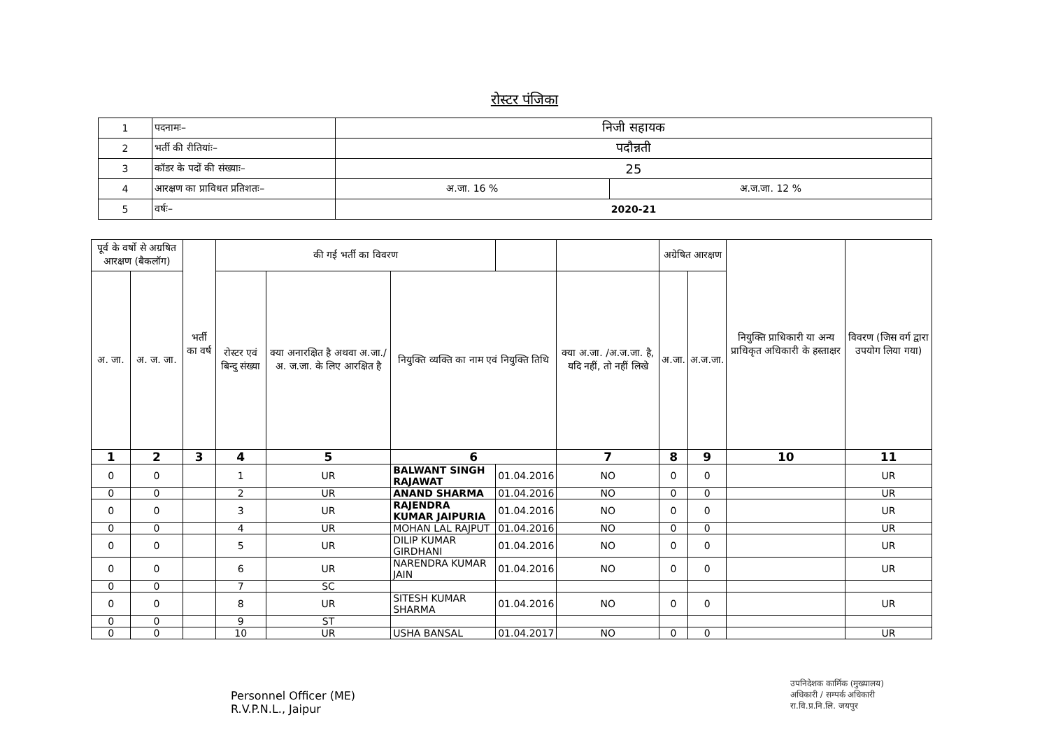रोस्टर पंजिका
| 1 | पदनामः– | निजी सहायक | |
| 2 | भर्ती की रीतियांः– | पदौन्नती | |
| 3 | कॉडर के पदों की संख्याः– | 25 | |
| 4 | आरक्षण का प्राविधत प्रतिशतः– | अ.जा. 16 % | अ.ज.जा. 12 % |
| 5 | वर्षः– | 2020-21 | |
| पूर्व के वर्षो से अग्रषित आरक्षण (बैकलॉग) | | भर्ती का वर्ष | की गई भर्ती का विवरण | | | | | अग्रेषित आरक्षण | | नियुक्ति प्राधिकारी या अन्य प्राधिकृत अधिकारी के हस्ताक्षर | विवरण (जिस वर्ग द्वारा उपयोग लिया गया) |
| --- | --- | --- | --- | --- | --- | --- | --- | --- | --- | --- | --- |
| अ. जा. | अ. ज. जा. | | रोस्टर एवं बिन्दु संख्या | क्या अनारक्षित है अथवा अ.जा./अ. ज.जा. के लिए आरक्षित है | नियुक्ति व्यक्ति का नाम एवं नियुक्ति तिथि | | क्या अ.जा. /अ.ज.जा. है, यदि नहीं, तो नहीं लिखे | अ.जा. | अ.ज.जा. | | |
| 1 | 2 | 3 | 4 | 5 | 6 | | 7 | 8 | 9 | 10 | 11 |
| 0 | 0 | | 1 | UR | BALWANT SINGH RAJAWAT | 01.04.2016 | NO | 0 | 0 | | UR |
| 0 | 0 | | 2 | UR | ANAND SHARMA | 01.04.2016 | NO | 0 | 0 | | UR |
| 0 | 0 | | 3 | UR | RAJENDRA KUMAR JAIPURIA | 01.04.2016 | NO | 0 | 0 | | UR |
| 0 | 0 | | 4 | UR | MOHAN LAL RAJPUT | 01.04.2016 | NO | 0 | 0 | | UR |
| 0 | 0 | | 5 | UR | DILIP KUMAR GIRDHANI | 01.04.2016 | NO | 0 | 0 | | UR |
| 0 | 0 | | 6 | UR | NARENDRA KUMAR JAIN | 01.04.2016 | NO | 0 | 0 | | UR |
| 0 | 0 | | 7 | SC | | | | | | | |
| 0 | 0 | | 8 | UR | SITESH KUMAR SHARMA | 01.04.2016 | NO | 0 | 0 | | UR |
| 0 | 0 | | 9 | ST | | | | | | | |
| 0 | 0 | | 10 | UR | USHA BANSAL | 01.04.2017 | NO | 0 | 0 | | UR |
Personnel Officer (ME)
R.V.P.N.L., Jaipur
उपनिदेशक कार्मिक (मुख्यालय)
अधिकारी / सम्पर्क अधिकारी
रा.वि.प्र.नि.लि. जयपुर